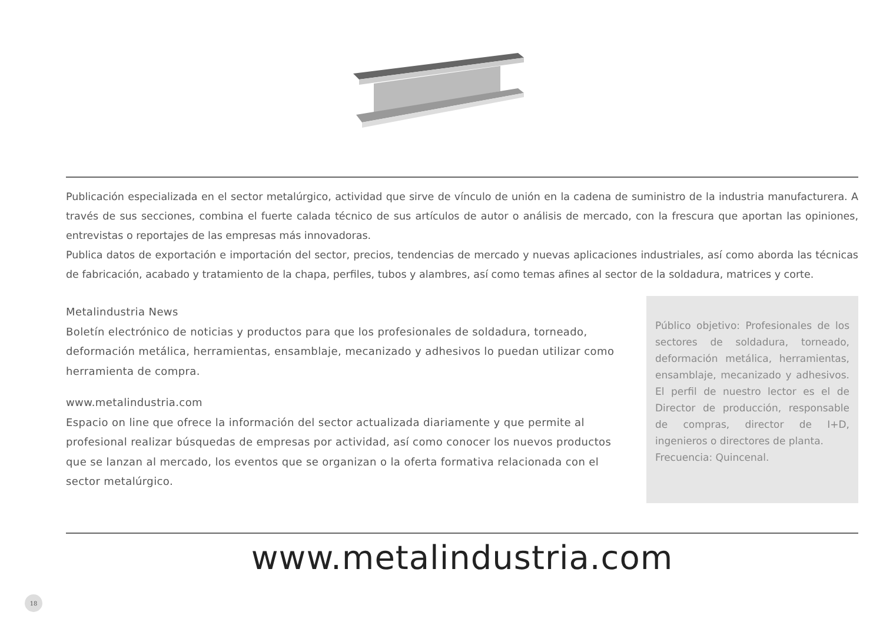Publicación especializada en el sector metalúrgico, actividad que sirve de vínculo de unión en la cadena de suministro de la industria manufacturera. A través de sus secciones, combina el fuerte calada técnico de sus artículos de autor o análisis de mercado, con la frescura que aportan las opiniones, entrevistas o reportajes de las empresas más innovadoras.
Publica datos de exportación e importación del sector, precios, tendencias de mercado y nuevas aplicaciones industriales, así como aborda las técnicas de fabricación, acabado y tratamiento de la chapa, perfiles, tubos y alambres, así como temas afines al sector de la soldadura, matrices y corte.
Metalindustria News
Boletín electrónico de noticias y productos para que los profesionales de soldadura, torneado, deformación metálica, herramientas, ensamblaje, mecanizado y adhesivos lo puedan utilizar como herramienta de compra.
www.metalindustria.com
Espacio on line que ofrece la información del sector actualizada diariamente y que permite al profesional realizar búsquedas de empresas por actividad, así como conocer los nuevos productos que se lanzan al mercado, los eventos que se organizan o la oferta formativa relacionada con el sector metalúrgico.
Público objetivo: Profesionales de los sectores de soldadura, torneado, deformación metálica, herramientas, ensamblaje, mecanizado y adhesivos. El perfil de nuestro lector es el de Director de producción, responsable de compras, director de I+D, ingenieros o directores de planta.
Frecuencia: Quincenal.
www.metalindustria.com
18